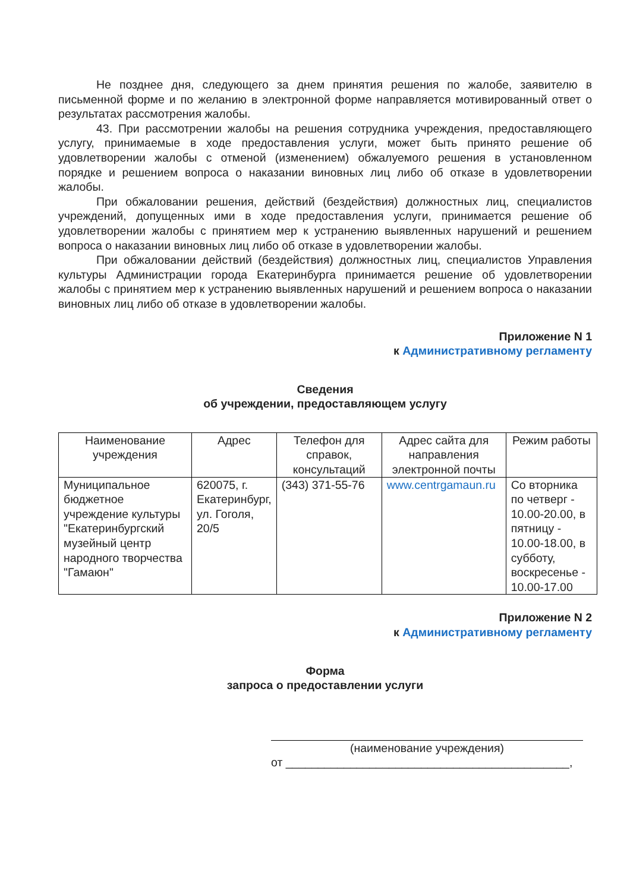Не позднее дня, следующего за днем принятия решения по жалобе, заявителю в письменной форме и по желанию в электронной форме направляется мотивированный ответ о результатах рассмотрения жалобы.
43. При рассмотрении жалобы на решения сотрудника учреждения, предоставляющего услугу, принимаемые в ходе предоставления услуги, может быть принято решение об удовлетворении жалобы с отменой (изменением) обжалуемого решения в установленном порядке и решением вопроса о наказании виновных лиц либо об отказе в удовлетворении жалобы.
При обжаловании решения, действий (бездействия) должностных лиц, специалистов учреждений, допущенных ими в ходе предоставления услуги, принимается решение об удовлетворении жалобы с принятием мер к устранению выявленных нарушений и решением вопроса о наказании виновных лиц либо об отказе в удовлетворении жалобы.
При обжаловании действий (бездействия) должностных лиц, специалистов Управления культуры Администрации города Екатеринбурга принимается решение об удовлетворении жалобы с принятием мер к устранению выявленных нарушений и решением вопроса о наказании виновных лиц либо об отказе в удовлетворении жалобы.
Приложение N 1
к Административному регламенту
Сведения
об учреждении, предоставляющем услугу
| Наименование учреждения | Адрес | Телефон для справок, консультаций | Адрес сайта для направления электронной почты | Режим работы |
| --- | --- | --- | --- | --- |
| Муниципальное бюджетное учреждение культуры "Екатеринбургский музейный центр народного творчества "Гамаюн" | 620075, г. Екатеринбург, ул. Гоголя, 20/5 | (343) 371-55-76 | www.centrgamaun.ru | Со вторника по четверг - 10.00-20.00, в пятницу - 10.00-18.00, в субботу, воскресенье - 10.00-17.00 |
Приложение N 2
к Административному регламенту
Форма
запроса о предоставлении услуги
(наименование учреждения)
от ____________________________________________,